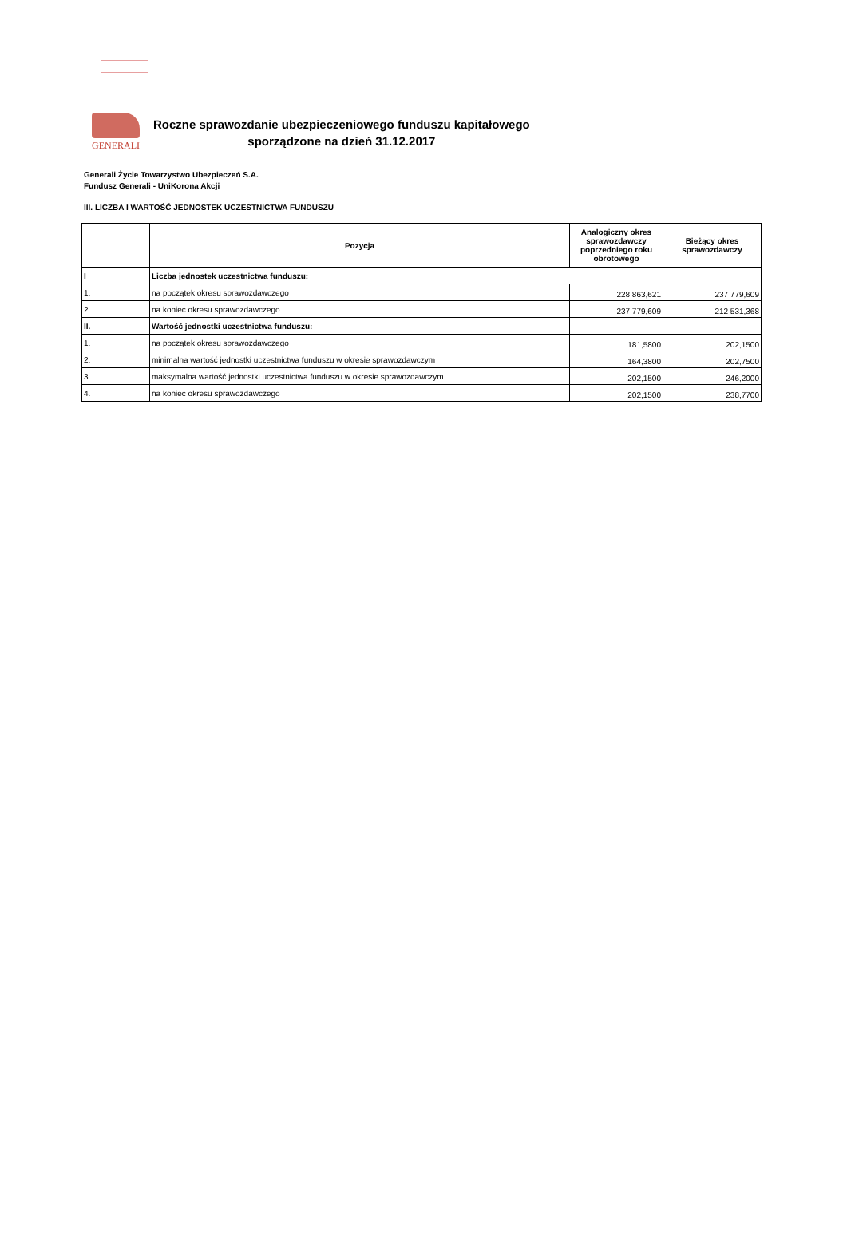GENERALI
Roczne sprawozdanie ubezpieczeniowego funduszu kapitałowego
sporządzone na dzień 31.12.2017
Generali Życie Towarzystwo Ubezpieczeń S.A.
Fundusz Generali - UniKorona Akcji
III. LICZBA I WARTOŚĆ JEDNOSTEK UCZESTNICTWA FUNDUSZU
| | Pozycja | Analogiczny okres sprawozdawczy poprzedniego roku obrotowego | Bieżący okres sprawozdawczy |
| --- | --- | --- | --- |
| I | Liczba jednostek uczestnictwa funduszu: | | |
| 1. | na początek okresu sprawozdawczego | 228 863,621 | 237 779,609 |
| 2. | na koniec okresu sprawozdawczego | 237 779,609 | 212 531,368 |
| II. | Wartość jednostki uczestnictwa funduszu: | | |
| 1. | na początek okresu sprawozdawczego | 181,5800 | 202,1500 |
| 2. | minimalna wartość jednostki uczestnictwa funduszu w okresie sprawozdawczym | 164,3800 | 202,7500 |
| 3. | maksymalna wartość jednostki uczestnictwa funduszu w okresie sprawozdawczym | 202,1500 | 246,2000 |
| 4. | na koniec okresu sprawozdawczego | 202,1500 | 238,7700 |